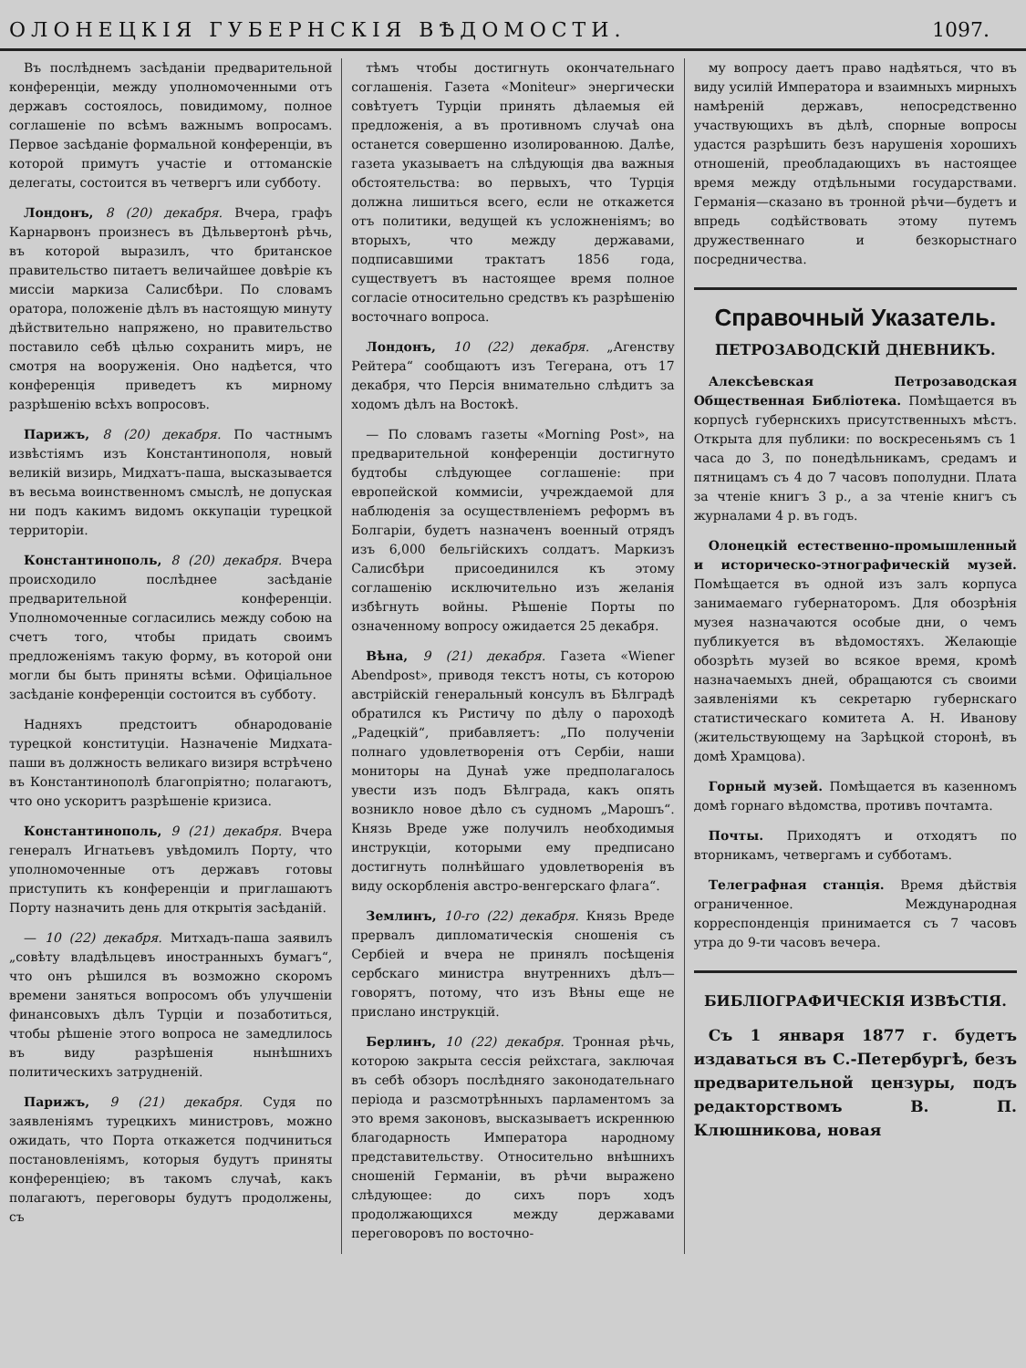ОЛОНЕЦКІЯ ГУБЕРНСКІЯ ВѢДОМОСТИ. 1097.
Въ послѣднемъ засѣданіи предварительной конференціи, между уполномоченными отъ державъ состоялось, повидимому, полное соглашеніе по всѣмъ важнымъ вопросамъ. Первое засѣданіе формальной конференціи, въ которой примутъ участіе и оттоманскіе делегаты, состоится въ четвергъ или субботу.
Лондонъ, 8 (20) декабря. Вчера, графъ Карнарвонъ произнесъ въ Дѣльвертонѣ рѣчь, въ которой выразилъ, что британское правительство питаетъ величайшее довѣріе къ миссіи маркиза Салисбѣри. По словамъ оратора, положеніе дѣлъ въ настоящую минуту дѣйствительно напряжено, но правительство поставило себѣ цѣлью сохранить миръ, не смотря на вооруженія. Оно надѣется, что конференція приведетъ къ мирному разрѣшенію всѣхъ вопросовъ.
Парижъ, 8 (20) декабря. По частнымъ извѣстіямъ изъ Константинополя, новый великій визирь, Мидхатъ-паша, высказывается въ весьма воинственномъ смыслѣ, не допуская ни подъ какимъ видомъ оккупаціи турецкой территоріи.
Константинополь, 8 (20) декабря. Вчера происходило послѣднее засѣданіе предварительной конференціи. Уполномоченные согласились между собою на счетъ того, чтобы придать своимъ предложеніямъ такую форму, въ которой они могли бы быть приняты всѣми. Офиціальное засѣданіе конференціи состоится въ субботу.
Надняхъ предстоитъ обнародованіе турецкой конституціи. Назначеніе Мидхата-паши въ должность великаго визиря встрѣчено въ Константинополѣ благопріятно; полагаютъ, что оно ускоритъ разрѣшеніе кризиса.
Константинополь, 9 (21) декабря. Вчера генералъ Игнатьевъ увѣдомилъ Порту, что уполномоченные отъ державъ готовы приступить къ конференціи и приглашаютъ Порту назначить день для открытія засѣданій.
— 10 (22) декабря. Митхадъ-паша заявилъ „совѣту владѣльцевъ иностранныхъ бумагъ“, что онъ рѣшился въ возможно скоромъ времени заняться вопросомъ объ улучшеніи финансовыхъ дѣлъ Турціи и позаботиться, чтобы рѣшеніе этого вопроса не замедлилось въ виду разрѣшенія нынѣшнихъ политическихъ затрудненій.
Парижъ, 9 (21) декабря. Судя по заявленіямъ турецкихъ министровъ, можно ожидать, что Порта откажется подчиниться постановленіямъ, которыя будутъ приняты конференціею; въ такомъ случаѣ, какъ полагаютъ, переговоры будутъ продолжены, съ
тѣмъ чтобы достигнуть окончательнаго соглашенія. Газета «Moniteur» энергически совѣтуетъ Турціи принять дѣлаемыя ей предложенія, а въ противномъ случаѣ она останется совершенно изолированною. Далѣе, газета указываетъ на слѣдующія два важныя обстоятельства: во первыхъ, что Турція должна лишиться всего, если не откажется отъ политики, ведущей къ усложненіямъ; во вторыхъ, что между державами, подписавшими трактатъ 1856 года, существуетъ въ настоящее время полное согласіе относительно средствъ къ разрѣшенію восточнаго вопроса.
Лондонъ, 10 (22) декабря. „Агенству Рейтера“ сообщаютъ изъ Тегерана, отъ 17 декабря, что Персія внимательно слѣдитъ за ходомъ дѣлъ на Востокѣ.
— По словамъ газеты «Morning Post», на предварительной конференціи достигнуто будтобы слѣдующее соглашеніе: при европейской коммисіи, учреждаемой для наблюденія за осуществленіемъ реформъ въ Болгаріи, будетъ назначенъ военный отрядъ изъ 6,000 бельгійскихъ солдатъ. Маркизъ Салисбѣри присоединился къ этому соглашенію исключительно изъ желанія избѣгнуть войны. Рѣшеніе Порты по означенному вопросу ожидается 25 декабря.
Вѣна, 9 (21) декабря. Газета «Wiener Abendpost», приводя текстъ ноты, съ которою австрійскій генеральный консулъ въ Бѣлградѣ обратился къ Ристичу по дѣлу о пароходѣ „Радецкій“, прибавляетъ: „По полученіи полнаго удовлетворенія отъ Сербіи, наши мониторы на Дунаѣ уже предполагалось увести изъ подъ Бѣлграда, какъ опять возникло новое дѣло съ судномъ „Марошъ“. Князь Вреде уже получилъ необходимыя инструкціи, которыми ему предписано достигнуть полнѣйшаго удовлетворенія въ виду оскорбленія австро-венгерскаго флага“.
Землинъ, 10-го (22) декабря. Князь Вреде прервалъ дипломатическія сношенія съ Сербіей и вчера не принялъ посѣщенія сербскаго министра внутреннихъ дѣлъ—говорятъ, потому, что изъ Вѣны еще не прислано инструкцій.
Берлинъ, 10 (22) декабря. Тронная рѣчь, которою закрыта сессія рейхстага, заключая въ себѣ обзоръ послѣдняго законодательнаго періода и разсмотрѣнныхъ парламентомъ за это время законовъ, высказываетъ искреннюю благодарность Императора народному представительству. Относительно внѣшнихъ сношеній Германіи, въ рѣчи выражено слѣдующее: до сихъ поръ ходъ продолжающихся между державами переговоровъ по восточно-
му вопросу даетъ право надѣяться, что въ виду усилій Императора и взаимныхъ мирныхъ намѣреній державъ, непосредственно участвующихъ въ дѣлѣ, спорные вопросы удастся разрѣшить безъ нарушенія хорошихъ отношеній, преобладающихъ въ настоящее время между отдѣльными государствами. Германія—сказано въ тронной рѣчи—будетъ и впредь содѣйствовать этому путемъ дружественнаго и безкорыстнаго посредничества.
Справочный Указатель.
ПЕТРОЗАВОДСКІЙ ДНЕВНИКЪ.
Алексѣевская Петрозаводская Общественная Библіотека. Помѣщается въ корпусѣ губернскихъ присутственныхъ мѣстъ. Открыта для публики: по воскресеньямъ съ 1 часа до 3, по понедѣльникамъ, средамъ и пятницамъ съ 4 до 7 часовъ пополудни. Плата за чтеніе книгъ 3 р., а за чтеніе книгъ съ журналами 4 р. въ годъ.
Олонецкій естественно-промышленный и историческо-этнографическій музей. Помѣщается въ одной изъ залъ корпуса занимаемаго губернаторомъ. Для обозрѣнія музея назначаются особые дни, о чемъ публикуется въ вѣдомостяхъ. Желающіе обозрѣть музей во всякое время, кромѣ назначаемыхъ дней, обращаются съ своими заявленіями къ секретарю губернскаго статистическаго комитета А. Н. Иванову (жительствующему на Зарѣцкой сторонѣ, въ домѣ Храмцова).
Горный музей. Помѣщается въ казенномъ домѣ горнаго вѣдомства, противъ почтамта.
Почты. Приходятъ и отходятъ по вторникамъ, четвергамъ и субботамъ.
Телеграфная станція. Время дѣйствія ограниченное. Международная корреспонденція принимается съ 7 часовъ утра до 9-ти часовъ вечера.
БИБЛІОГРАФИЧЕСКІЯ ИЗВѢСТІЯ.
Съ 1 января 1877 г. будетъ издаваться въ С.-Петербургѣ, безъ предварительной цензуры, подъ редакторствомъ В. П. Клюшникова, новая